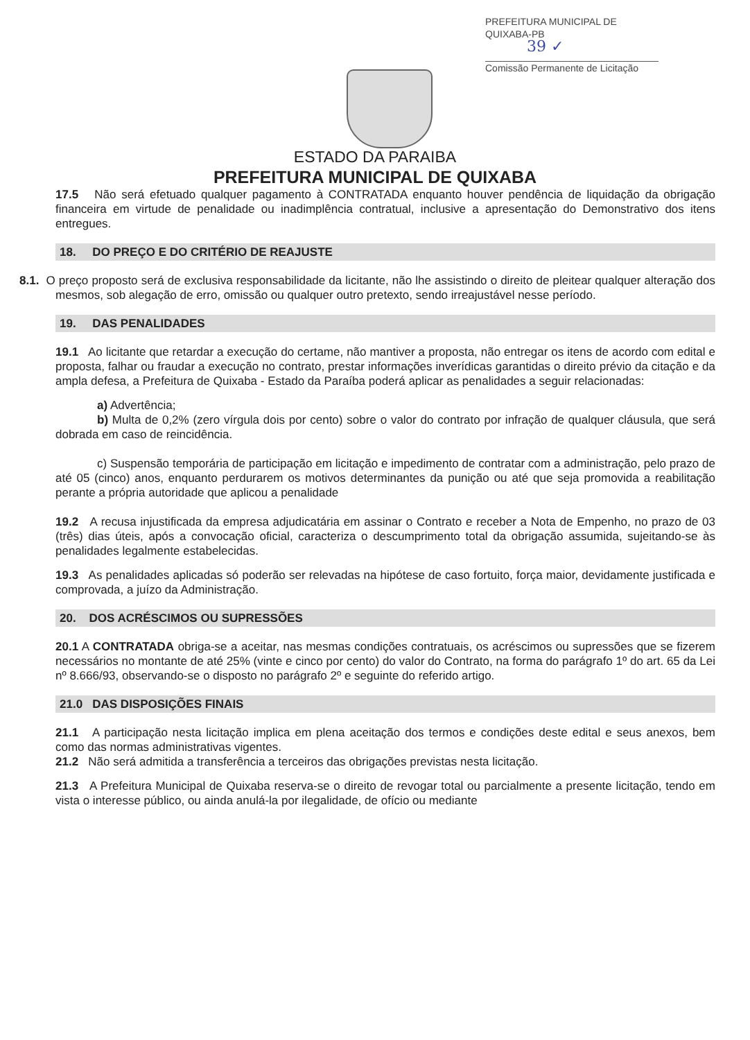PREFEITURA MUNICIPAL DE QUIXABA-PB
39 ✓
Comissão Permanente de Licitação
ESTADO DA PARAIBA
PREFEITURA MUNICIPAL DE QUIXABA
17.5 Não será efetuado qualquer pagamento à CONTRATADA enquanto houver pendência de liquidação da obrigação financeira em virtude de penalidade ou inadimplência contratual, inclusive a apresentação do Demonstrativo dos itens entregues.
18. DO PREÇO E DO CRITÉRIO DE REAJUSTE
8.1. O preço proposto será de exclusiva responsabilidade da licitante, não lhe assistindo o direito de pleitear qualquer alteração dos mesmos, sob alegação de erro, omissão ou qualquer outro pretexto, sendo irreajustável nesse período.
19. DAS PENALIDADES
19.1 Ao licitante que retardar a execução do certame, não mantiver a proposta, não entregar os itens de acordo com edital e proposta, falhar ou fraudar a execução no contrato, prestar informações inverídicas garantidas o direito prévio da citação e da ampla defesa, a Prefeitura de Quixaba - Estado da Paraíba poderá aplicar as penalidades a seguir relacionadas:
a) Advertência;
b) Multa de 0,2% (zero vírgula dois por cento) sobre o valor do contrato por infração de qualquer cláusula, que será dobrada em caso de reincidência.
c) Suspensão temporária de participação em licitação e impedimento de contratar com a administração, pelo prazo de até 05 (cinco) anos, enquanto perdurarem os motivos determinantes da punição ou até que seja promovida a reabilitação perante a própria autoridade que aplicou a penalidade
19.2 A recusa injustificada da empresa adjudicatária em assinar o Contrato e receber a Nota de Empenho, no prazo de 03 (três) dias úteis, após a convocação oficial, caracteriza o descumprimento total da obrigação assumida, sujeitando-se às penalidades legalmente estabelecidas.
19.3 As penalidades aplicadas só poderão ser relevadas na hipótese de caso fortuito, força maior, devidamente justificada e comprovada, a juízo da Administração.
20. DOS ACRÉSCIMOS OU SUPRESSÕES
20.1 A CONTRATADA obriga-se a aceitar, nas mesmas condições contratuais, os acréscimos ou supressões que se fizerem necessários no montante de até 25% (vinte e cinco por cento) do valor do Contrato, na forma do parágrafo 1º do art. 65 da Lei nº 8.666/93, observando-se o disposto no parágrafo 2º e seguinte do referido artigo.
21.0 DAS DISPOSIÇÕES FINAIS
21.1 A participação nesta licitação implica em plena aceitação dos termos e condições deste edital e seus anexos, bem como das normas administrativas vigentes.
21.2 Não será admitida a transferência a terceiros das obrigações previstas nesta licitação.
21.3 A Prefeitura Municipal de Quixaba reserva-se o direito de revogar total ou parcialmente a presente licitação, tendo em vista o interesse público, ou ainda anulá-la por ilegalidade, de ofício ou mediante